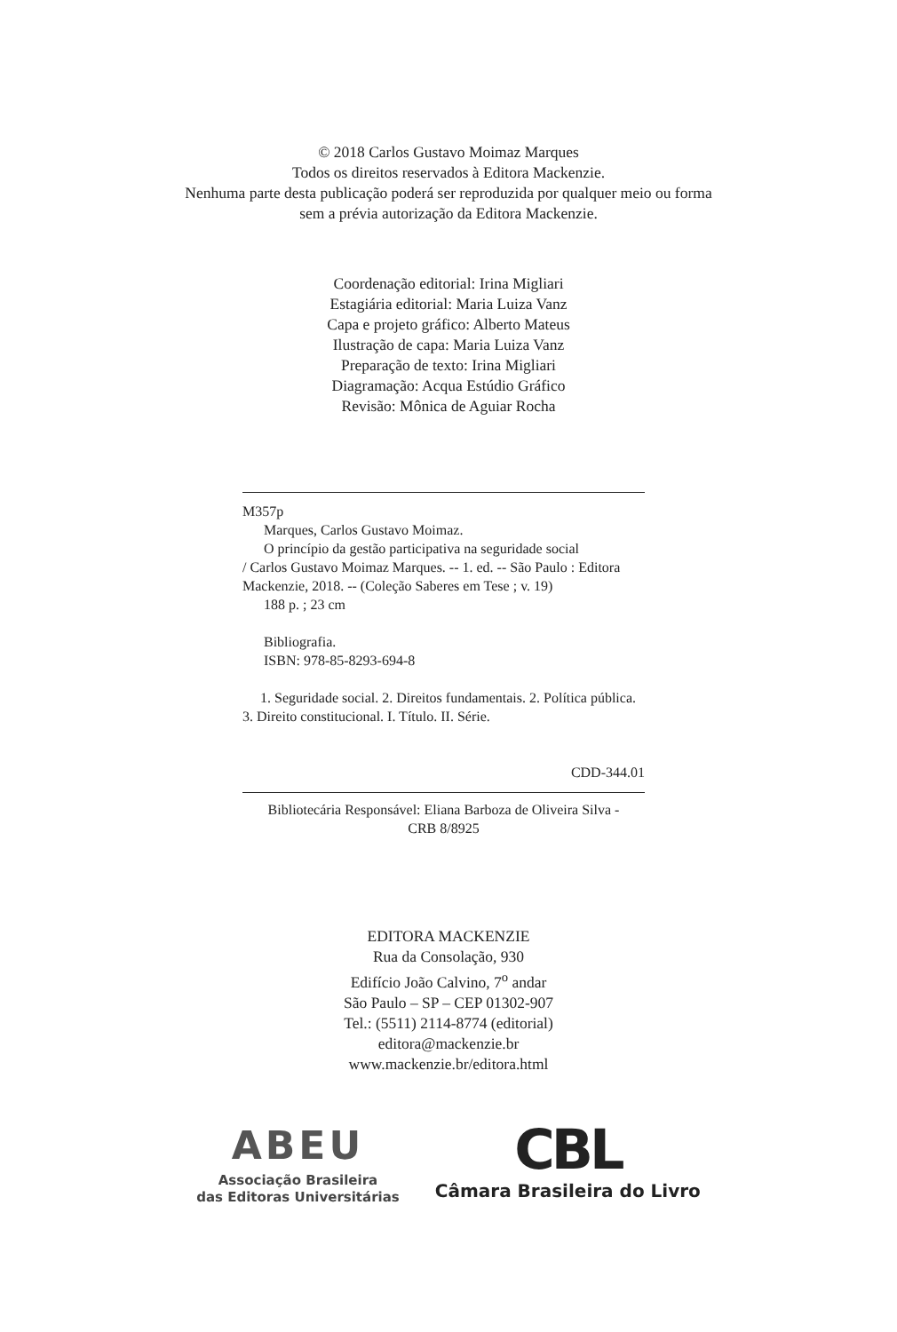© 2018 Carlos Gustavo Moimaz Marques
Todos os direitos reservados à Editora Mackenzie.
Nenhuma parte desta publicação poderá ser reproduzida por qualquer meio ou forma
sem a prévia autorização da Editora Mackenzie.
Coordenação editorial: Irina Migliari
Estagiária editorial: Maria Luiza Vanz
Capa e projeto gráfico: Alberto Mateus
Ilustração de capa: Maria Luiza Vanz
Preparação de texto: Irina Migliari
Diagramação: Acqua Estúdio Gráfico
Revisão: Mônica de Aguiar Rocha
M357p
Marques, Carlos Gustavo Moimaz.
O princípio da gestão participativa na seguridade social
/ Carlos Gustavo Moimaz Marques. -- 1. ed. -- São Paulo : Editora Mackenzie, 2018. -- (Coleção Saberes em Tese ; v. 19)
188 p. ; 23 cm
Bibliografia.
ISBN: 978-85-8293-694-8
1. Seguridade social. 2. Direitos fundamentais. 2. Política pública. 3. Direito constitucional. I. Título. II. Série.
CDD-344.01
Bibliotecária Responsável: Eliana Barboza de Oliveira Silva -
CRB 8/8925
EDITORA MACKENZIE
Rua da Consolação, 930
Edifício João Calvino, 7<sup>o</sup> andar
São Paulo – SP – CEP 01302-907
Tel.: (5511) 2114-8774 (editorial)
editora@mackenzie.br
www.mackenzie.br/editora.html
ABEU
Associação Brasileira
das Editoras Universitárias
CBL
Câmara Brasileira do Livro